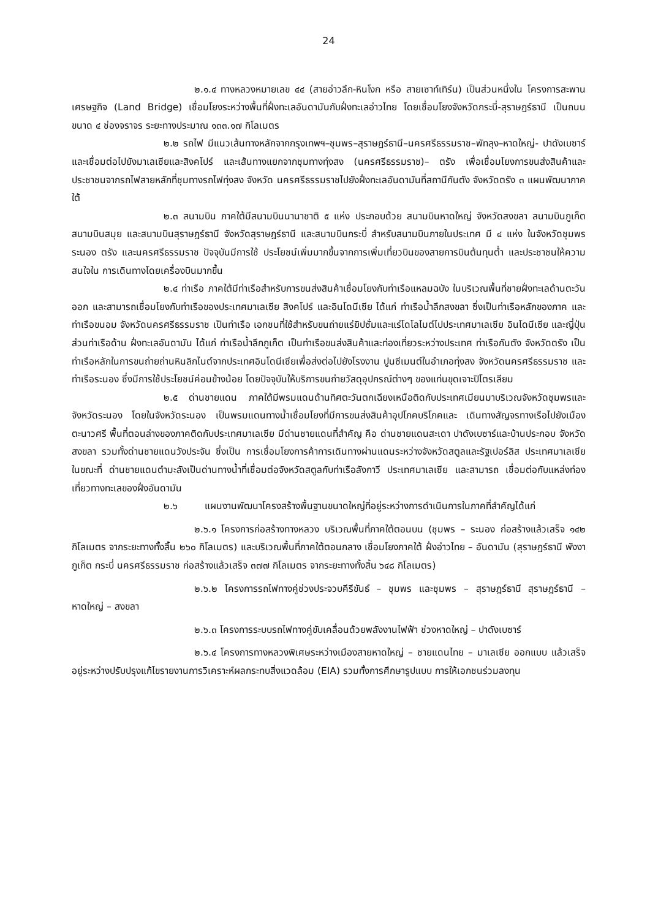24
๒.๑.๔ ทางหลวงหมายเลข ๔๔ (สายอ่าวลึก-หินโงก หรือ สายเซาท์เทิร์น) เป็นส่วนหนึ่งใน โครงการสะพานเศรษฐกิจ (Land Bridge) เชื่อมโยงระหว่างพื้นที่ฝั่งทะเลอันดามันกับฝั่งทะเลอ่าวไทย โดยเชื่อมโยงจังหวัดกระบี่-สุราษฎร์ธานี เป็นถนนขนาด ๔ ช่องจราจร ระยะทางประมาณ ๑๓๓.๑๗ กิโลเมตร
๒.๒ รถไฟ มีแนวเส้นทางหลักจากกรุงเทพฯ–ชุมพร–สุราษฎร์ธานี–นครศรีธรรมราช–พัทลุง–หาดใหญ่- ปาดังเบซาร์ และเชื่อมต่อไปยังมาเลเซียและสิงคโปร์ และเส้นทางแยกจากชุมทางทุ่งสง (นครศรีธรรมราช)– ตรัง เพื่อเชื่อมโยงการขนส่งสินค้าและประชาชนจากรถไฟสายหลักที่ชุมทางรถไฟทุ่งสง จังหวัด นครศรีธรรมราชไปยังฝั่งทะเลอันดามันที่สถานีกันตัง จังหวัดตรัง ๓ แผนพัฒนาภาคใต้
๒.๓ สนามบิน ภาคใต้มีสนามบินนานาชาติ ๕ แห่ง ประกอบด้วย สนามบินหาดใหญ่ จังหวัดสงขลา สนามบินภูเก็ต สนามบินสมุย และสนามบินสุราษฎร์ธานี จังหวัดสุราษฎร์ธานี และสนามบินกระบี่ สำหรับสนามบินภายในประเทศ มี ๔ แห่ง ในจังหวัดชุมพร ระนอง ตรัง และนครศรีธรรมราช ปัจจุบันมีการใช้ ประโยชน์เพิ่มมากขึ้นจากการเพิ่มเที่ยวบินของสายการบินต้นทุนต่ำ และประชาชนให้ความสนใจใน การเดินทางโดยเครื่องบินมากขึ้น
๒.๔ ท่าเรือ ภาคใต้มีท่าเรือสำหรับการขนส่งสินค้าเชื่อมโยงกับท่าเรือแหลมฉบัง ในบริเวณพื้นที่ชายฝั่งทะเลด้านตะวันออก และสามารถเชื่อมโยงกับท่าเรือของประเทศมาเลเซีย สิงคโปร์ และอินโดนีเซีย ได้แก่ ท่าเรือน้ำลึกสงขลา ซึ่งเป็นท่าเรือหลักของภาค และท่าเรือขนอม จังหวัดนครศรีธรรมราช เป็นท่าเรือ เอกชนที่ใช้สำหรับขนถ่ายแร่ยิปซั่มและแร่โดโลไมต์ไปประเทศมาเลเซีย อินโดนีเซีย และญี่ปุ่น ส่วนท่าเรือด้าน ฝั่งทะเลอันดามัน ได้แก่ ท่าเรือน้ำลึกภูเก็ต เป็นท่าเรือขนส่งสินค้าและท่องเที่ยวระหว่างประเทศ ท่าเรือกันตัง จังหวัดตรัง เป็นท่าเรือหลักในการขนถ่ายถ่านหินลิกไนต์จากประเทศอินโดนีเซียเพื่อส่งต่อไปยังโรงงาน ปูนซีเมนต์ในอำเภอทุ่งสง จังหวัดนครศรีธรรมราช และท่าเรือระนอง ซึ่งมีการใช้ประโยชน์ค่อนข้างน้อย โดยปัจจุบันให้บริการขนถ่ายวัสดุอุปกรณ์ต่างๆ ของแท่นขุดเจาะปิโตรเลียม
๒.๕ ด่านชายแดน ภาคใต้มีพรมแดนด้านทิศตะวันตกเฉียงเหนือติดกับประเทศเมียนมาบริเวณจังหวัดชุมพรและจังหวัดระนอง โดยในจังหวัดระนอง เป็นพรมแดนทางน้ำเชื่อมโยงที่มีการขนส่งสินค้าอุปโภคบริโภคและ เดินทางสัญจรทางเรือไปยังเมืองตะนาวศรี พื้นที่ตอนล่างของภาคติดกับประเทศมาเลเซีย มีด่านชายแดนที่สำคัญ คือ ด่านชายแดนสะเดา ปาดังเบซาร์และบ้านประกอบ จังหวัดสงขลา รวมทั้งด่านชายแดนวังประจัน ซึ่งเป็น การเชื่อมโยงการค้าการเดินทางผ่านแดนระหว่างจังหวัดสตูลและรัฐเปอร์ลิส ประเทศมาเลเซีย ในขณะที่ ด่านชายแดนตำมะลังเป็นด่านทางน้ำที่เชื่อมต่อจังหวัดสตูลกับท่าเรือลังกาวี ประเทศมาเลเซีย และสามารถ เชื่อมต่อกับแหล่งท่องเที่ยวทางทะเลของฝั่งอันดามัน
๒.๖ แผนงานพัฒนาโครงสร้างพื้นฐานขนาดใหญ่ที่อยู่ระหว่างการดำเนินการในภาคที่สำคัญได้แก่
๒.๖.๑ โครงการก่อสร้างทางหลวง บริเวณพื้นที่ภาคใต้ตอนบน (ชุมพร – ระนอง ก่อสร้างแล้วเสร็จ ๑๔๒ กิโลเมตร จากระยะทางทั้งสิ้น ๒๖๐ กิโลเมตร) และบริเวณพื้นที่ภาคใต้ตอนกลาง เชื่อมโยงภาคใต้ ฝั่งอ่าวไทย – อันดามัน (สุราษฎร์ธานี พังงา ภูเก็ต กระบี่ นครศรีธรรมราช ก่อสร้างแล้วเสร็จ ๓๗๗ กิโลเมตร จากระยะทางทั้งสิ้น ๖๔๘ กิโลเมตร)
๒.๖.๒ โครงการรถไฟทางคู่ช่วงประจวบคีรีขันธ์ – ชุมพร และชุมพร – สุราษฎร์ธานี สุราษฎร์ธานี – หาดใหญ่ – สงขลา
๒.๖.๓ โครงการระบบรถไฟทางคู่ขับเคลื่อนด้วยพลังงานไฟฟ้า ช่วงหาดใหญ่ – ปาดังเบซาร์
๒.๖.๔ โครงการทางหลวงพิเศษระหว่างเมืองสายหาดใหญ่ – ชายแดนไทย – มาเลเซีย ออกแบบ แล้วเสร็จ อยู่ระหว่างปรับปรุงแก้ไขรายงานการวิเคราะห์ผลกระทบสิ่งแวดล้อม (EIA) รวมทั้งการศึกษารูปแบบ การให้เอกชนร่วมลงทุน